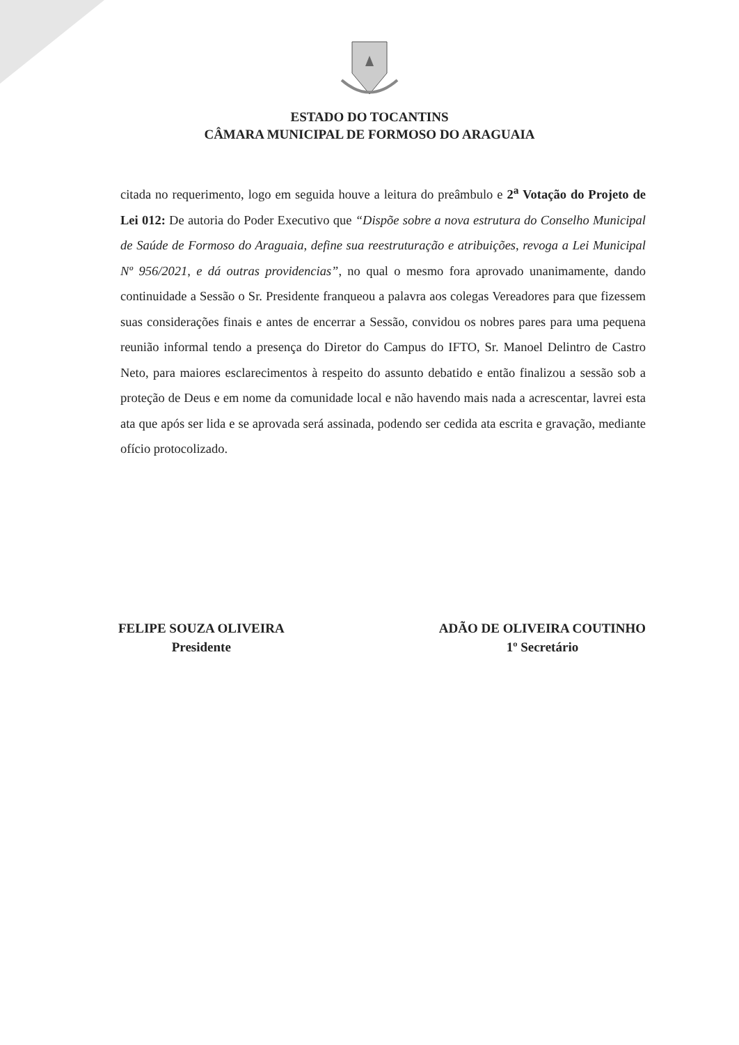ESTADO DO TOCANTINS
CÂMARA MUNICIPAL DE FORMOSO DO ARAGUAIA
citada no requerimento, logo em seguida houve a leitura do preâmbulo e 2<sup>a</sup> Votação do Projeto de Lei 012: De autoria do Poder Executivo que “Dispõe sobre a nova estrutura do Conselho Municipal de Saúde de Formoso do Araguaia, define sua reestruturação e atribuições, revoga a Lei Municipal Nº 956/2021, e dá outras providencias”, no qual o mesmo fora aprovado unanimamente, dando continuidade a Sessão o Sr. Presidente franqueou a palavra aos colegas Vereadores para que fizessem suas considerações finais e antes de encerrar a Sessão, convidou os nobres pares para uma pequena reunião informal tendo a presença do Diretor do Campus do IFTO, Sr. Manoel Delintro de Castro Neto, para maiores esclarecimentos à respeito do assunto debatido e então finalizou a sessão sob a proteção de Deus e em nome da comunidade local e não havendo mais nada a acrescentar, lavrei esta ata que após ser lida e se aprovada será assinada, podendo ser cedida ata escrita e gravação, mediante ofício protocolizado.
FELIPE SOUZA OLIVEIRA
Presidente
ADÃO DE OLIVEIRA COUTINHO
1º Secretário